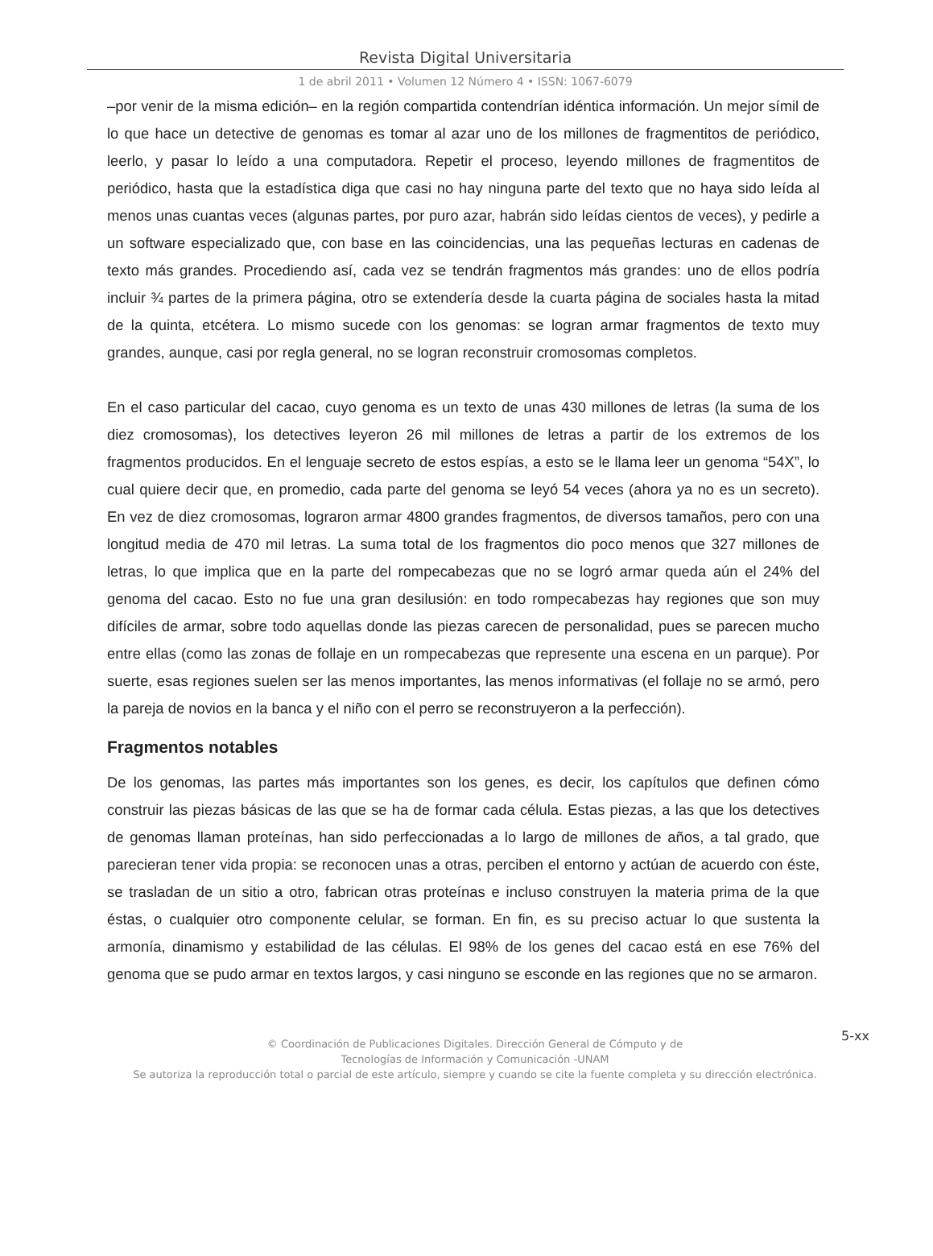Revista Digital Universitaria
1 de abril 2011 • Volumen 12 Número 4 • ISSN: 1067-6079
–por venir de la misma edición– en la región compartida contendrían idéntica información. Un mejor símil de lo que hace un detective de genomas es tomar al azar uno de los millones de fragmentitos de periódico, leerlo, y pasar lo leído a una computadora. Repetir el proceso, leyendo millones de fragmentitos de periódico, hasta que la estadística diga que casi no hay ninguna parte del texto que no haya sido leída al menos unas cuantas veces (algunas partes, por puro azar, habrán sido leídas cientos de veces), y pedirle a un software especializado que, con base en las coincidencias, una las pequeñas lecturas en cadenas de texto más grandes. Procediendo así, cada vez se tendrán fragmentos más grandes: uno de ellos podría incluir ¾ partes de la primera página, otro se extendería desde la cuarta página de sociales hasta la mitad de la quinta, etcétera. Lo mismo sucede con los genomas: se logran armar fragmentos de texto muy grandes, aunque, casi por regla general, no se logran reconstruir cromosomas completos.
En el caso particular del cacao, cuyo genoma es un texto de unas 430 millones de letras (la suma de los diez cromosomas), los detectives leyeron 26 mil millones de letras a partir de los extremos de los fragmentos producidos. En el lenguaje secreto de estos espías, a esto se le llama leer un genoma “54X”, lo cual quiere decir que, en promedio, cada parte del genoma se leyó 54 veces (ahora ya no es un secreto). En vez de diez cromosomas, lograron armar 4800 grandes fragmentos, de diversos tamaños, pero con una longitud media de 470 mil letras. La suma total de los fragmentos dio poco menos que 327 millones de letras, lo que implica que en la parte del rompecabezas que no se logró armar queda aún el 24% del genoma del cacao. Esto no fue una gran desilusión: en todo rompecabezas hay regiones que son muy difíciles de armar, sobre todo aquellas donde las piezas carecen de personalidad, pues se parecen mucho entre ellas (como las zonas de follaje en un rompecabezas que represente una escena en un parque). Por suerte, esas regiones suelen ser las menos importantes, las menos informativas (el follaje no se armó, pero la pareja de novios en la banca y el niño con el perro se reconstruyeron a la perfección).
Fragmentos notables
De los genomas, las partes más importantes son los genes, es decir, los capítulos que definen cómo construir las piezas básicas de las que se ha de formar cada célula. Estas piezas, a las que los detectives de genomas llaman proteínas, han sido perfeccionadas a lo largo de millones de años, a tal grado, que parecieran tener vida propia: se reconocen unas a otras, perciben el entorno y actúan de acuerdo con éste, se trasladan de un sitio a otro, fabrican otras proteínas e incluso construyen la materia prima de la que éstas, o cualquier otro componente celular, se forman. En fin, es su preciso actuar lo que sustenta la armonía, dinamismo y estabilidad de las células. El 98% de los genes del cacao está en ese 76% del genoma que se pudo armar en textos largos, y casi ninguno se esconde en las regiones que no se armaron.
5-xx © Coordinación de Publicaciones Digitales. Dirección General de Cómputo y de
Tecnologías de Información y Comunicación -UNAM
Se autoriza la reproducción total o parcial de este artículo, siempre y cuando se cite la fuente completa y su dirección electrónica.